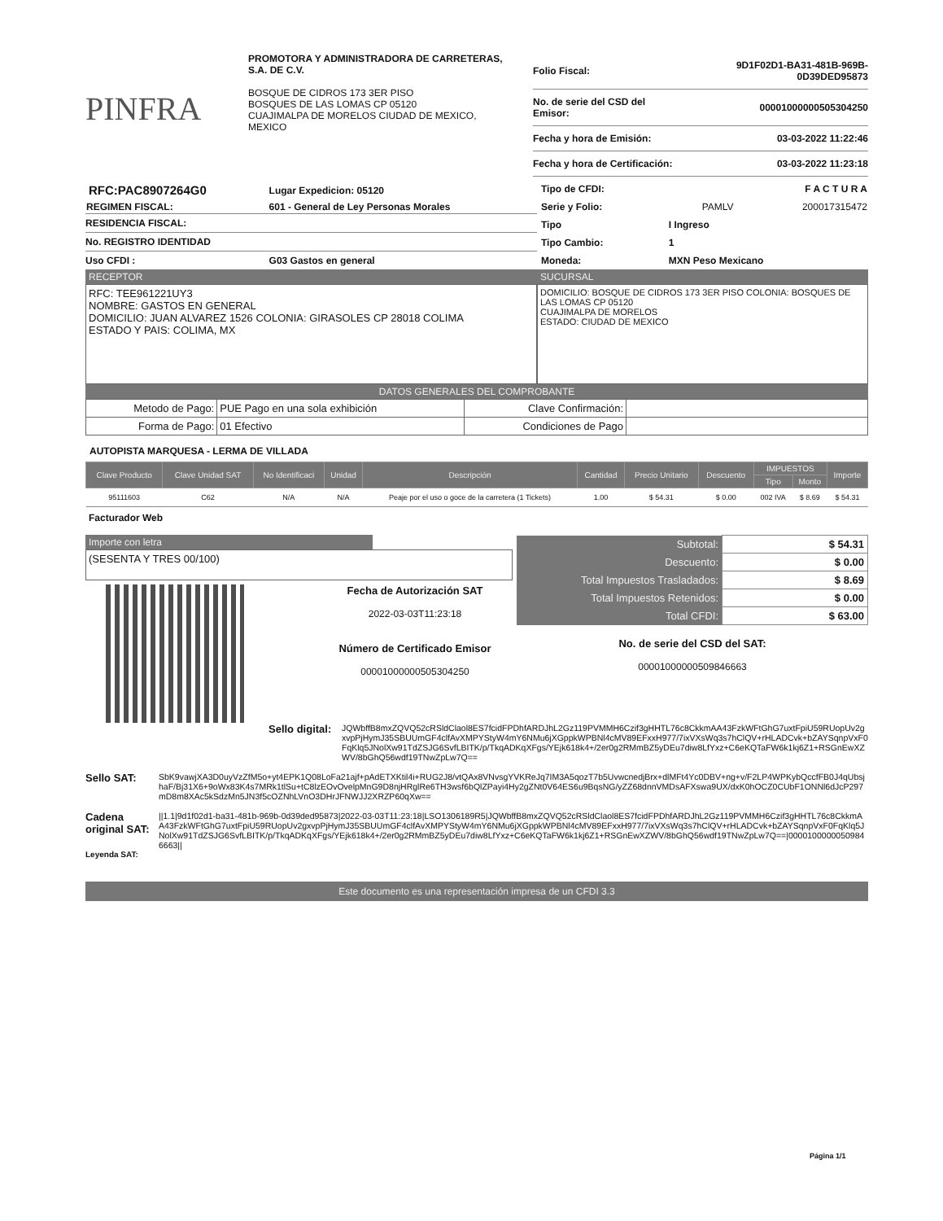PINFRA
PROMOTORA Y ADMINISTRADORA DE CARRETERAS, S.A. DE C.V.
BOSQUE DE CIDROS 173 3ER PISO
BOSQUES DE LAS LOMAS CP 05120
CUAJIMALPA DE MORELOS CIUDAD DE MEXICO, MEXICO
| Folio Fiscal: | 9D1F02D1-BA31-481B-969B-0D39DED95873 |
| No. de serie del CSD del Emisor: | 00001000000505304250 |
| Fecha y hora de Emisión: | 03-03-2022 11:22:46 |
| Fecha y hora de Certificación: | 03-03-2022 11:23:18 |
| RFC:PAC8907264G0 | Lugar Expedicion: 05120 |
| REGIMEN FISCAL: | 601 - General de Ley Personas Morales |
| RESIDENCIA FISCAL: | |
| No. REGISTRO IDENTIDAD | |
| Uso CFDI : | G03 Gastos en general |
| Tipo de CFDI: | F A C T U R A | |
| Serie y Folio: | PAMLV | 200017315472 |
| Tipo | I Ingreso | |
| Tipo Cambio: | 1 | |
| Moneda: | MXN Peso Mexicano | |
RECEPTOR
RFC: TEE961221UY3
NOMBRE: GASTOS EN GENERAL
DOMICILIO: JUAN ALVAREZ 1526 COLONIA: GIRASOLES CP 28018 COLIMA
ESTADO Y PAIS: COLIMA, MX
SUCURSAL
DOMICILIO: BOSQUE DE CIDROS 173 3ER PISO COLONIA: BOSQUES DE LAS LOMAS CP 05120
CUAJIMALPA DE MORELOS
ESTADO: CIUDAD DE MEXICO
DATOS GENERALES DEL COMPROBANTE
| Metodo de Pago: | PUE Pago en una sola exhibición | Clave Confirmación: | |
| Forma de Pago: | 01 Efectivo | Condiciones de Pago | |
AUTOPISTA MARQUESA - LERMA DE VILLADA
| Clave Producto | Clave Unidad SAT | No Identificaci | Unidad | Descripción | Cantidad | Precio Unitario | Descuento | IMPUESTOS | | Importe |
| --- | --- | --- | --- | --- | --- | --- | --- | --- | --- | --- |
| | | | | | | | | Tipo | Monto | |
| 95111603 | C62 | N/A | N/A | Peaje por el uso o goce de la carretera (1 Tickets) | 1.00 | $ 54.31 | $ 0.00 | 002 IVA | $ 8.69 | $ 54.31 |
Facturador Web
Importe con letra
(SESENTA Y TRES 00/100)
Fecha de Autorización SAT
2022-03-03T11:23:18
Número de Certificado Emisor
00001000000505304250
| Subtotal: | $ 54.31 |
| Descuento: | $ 0.00 |
| Total Impuestos Trasladados: | $ 8.69 |
| Total Impuestos Retenidos: | $ 0.00 |
| Total CFDI: | $ 63.00 |
No. de serie del CSD del SAT:
00001000000509846663
Sello digital:
JQWbffB8mxZQVQ52cRSldClaol8ES7fcidFPDhfARDJhL2Gz119PVMMH6Czif3gHHTL76c8CkkmAA43FzkWFtGhG7uxtFpiU59RUopUv2gxvpPjHymJ35SBUUmGF4clfAvXMPYStyW4mY6NMu6jXGppkWPBNl4cMV89EFxxH977/7ixVXsWq3s7hClQV+rHLADCvk+bZAYSqnpVxF0FqKlq5JNolXw91TdZSJG6SvfLBITK/p/TkqADKqXFgs/YEjk618k4+/2er0g2RMmBZ5yDEu7diw8LfYxz+C6eKQTaFW6k1kj6Z1+RSGnEwXZWV/8bGhQ56wdf19TNwZpLw7Q==
Sello SAT:
SbK9vawjXA3D0uyVzZfM5o+yt4EPK1Q08LoFa21ajf+pAdETXKtil4i+RUG2J8/vtQAx8VNvsgYVKReJq7IM3A5qozT7b5UvwcnedjBrx+dlMFt4Yc0DBV+ng+v/F2LP4WPKybQccfFB0J4qUbsjhaF/Bj31X6+9oWx83K4s7MRk1tlSu+tC8lzEOvOvelpMnG9D8njHRglRe6TH3wsf6bQlZPayi4Hy2gZNt0V64ES6u9BqsNG/yZZ68dnnVMDsAFXswa9UX/dxK0hOCZ0CUbF1ONNl6dJcP297mD8m8XAc5kSdzMn5JN3f5cOZNhLVnO3DHrJFNWJJ2XRZP60qXw==
Cadena original SAT:
||1.1|9d1f02d1-ba31-481b-969b-0d39ded95873|2022-03-03T11:23:18|LSO1306189R5|JQWbffB8mxZQVQ52cRSldClaol8ES7fcidFPDhfARDJhL2Gz119PVMMH6Czif3gHHTL76c8CkkmAA43FzkWFtGhG7uxtFpiU59RUopUv2gxvpPjHymJ35SBUUmGF4clfAvXMPYStyW4mY6NMu6jXGppkWPBNl4cMV89EFxxH977/7ixVXsWq3s7hClQV+rHLADCvk+bZAYSqnpVxF0FqKlq5JNolXw91TdZSJG6SvfLBITK/p/TkqADKqXFgs/YEjk618k4+/2er0g2RMmBZ5yDEu7diw8LfYxz+C6eKQTaFW6k1kj6Z1+RSGnEwXZWV/8bGhQ56wdf19TNwZpLw7Q==|00001000000509846663||
Leyenda SAT:
Este documento es una representación impresa de un CFDI 3.3
Página 1/1